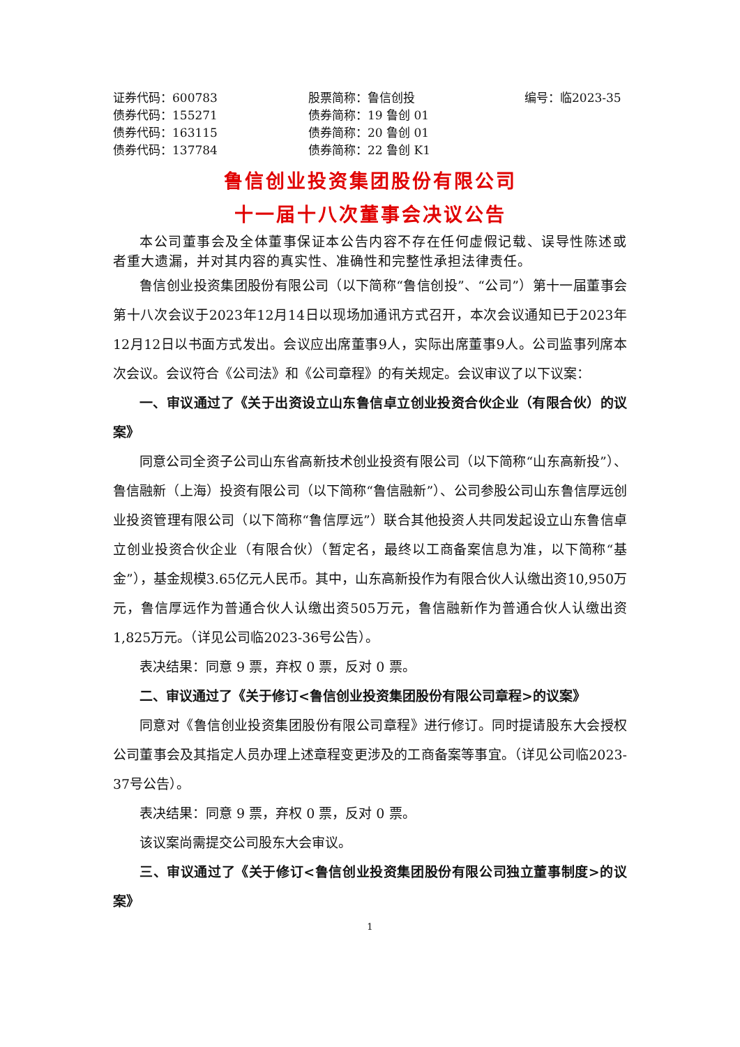证券代码：600783 股票简称：鲁信创投 编号：临2023-35
债券代码：155271 债券简称：19 鲁创 01
债券代码：163115 债券简称：20 鲁创 01
债券代码：137784 债券简称：22 鲁创 K1
鲁信创业投资集团股份有限公司
十一届十八次董事会决议公告
本公司董事会及全体董事保证本公告内容不存在任何虚假记载、误导性陈述或者重大遗漏，并对其内容的真实性、准确性和完整性承担法律责任。
鲁信创业投资集团股份有限公司（以下简称“鲁信创投”、“公司”）第十一届董事会第十八次会议于2023年12月14日以现场加通讯方式召开，本次会议通知已于2023年12月12日以书面方式发出。会议应出席董事9人，实际出席董事9人。公司监事列席本次会议。会议符合《公司法》和《公司章程》的有关规定。会议审议了以下议案：
一、审议通过了《关于出资设立山东鲁信卓立创业投资合伙企业（有限合伙）的议案》
同意公司全资子公司山东省高新技术创业投资有限公司（以下简称“山东高新投”）、鲁信融新（上海）投资有限公司（以下简称“鲁信融新”）、公司参股公司山东鲁信厚远创业投资管理有限公司（以下简称“鲁信厚远”）联合其他投资人共同发起设立山东鲁信卓立创业投资合伙企业（有限合伙）（暂定名，最终以工商备案信息为准，以下简称“基金”），基金规模3.65亿元人民币。其中，山东高新投作为有限合伙人认缴出资10,950万元，鲁信厚远作为普通合伙人认缴出资505万元，鲁信融新作为普通合伙人认缴出资1,825万元。（详见公司临2023-36号公告）。
表决结果：同意 9 票，弃权 0 票，反对 0 票。
二、审议通过了《关于修订<鲁信创业投资集团股份有限公司章程>的议案》
同意对《鲁信创业投资集团股份有限公司章程》进行修订。同时提请股东大会授权公司董事会及其指定人员办理上述章程变更涉及的工商备案等事宜。（详见公司临2023-37号公告）。
表决结果：同意 9 票，弃权 0 票，反对 0 票。
该议案尚需提交公司股东大会审议。
三、审议通过了《关于修订<鲁信创业投资集团股份有限公司独立董事制度>的议案》
1